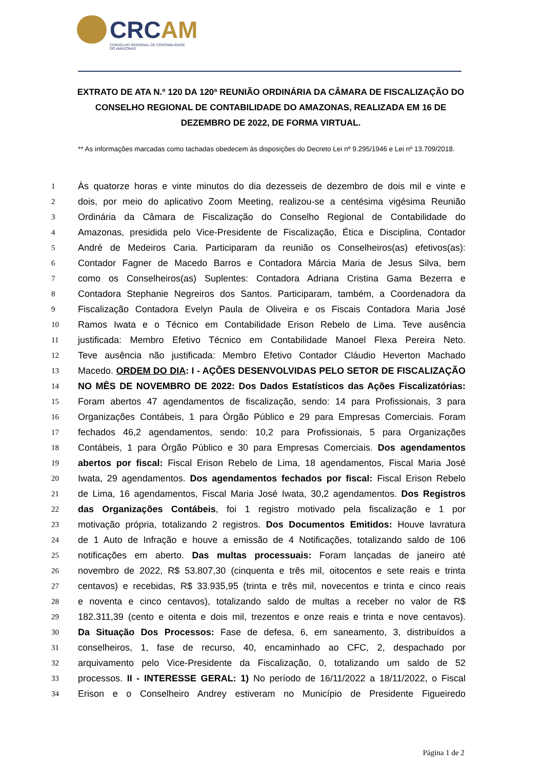CRCAM
CONSELHO REGIONAL DE CONTABILIDADE
DO AMAZONAS
EXTRATO DE ATA N.º 120 DA 120ª REUNIÃO ORDINÁRIA DA CÂMARA DE FISCALIZAÇÃO DO CONSELHO REGIONAL DE CONTABILIDADE DO AMAZONAS, REALIZADA EM 16 DE DEZEMBRO DE 2022, DE FORMA VIRTUAL.
** As informações marcadas como tachadas obedecem às disposições do Decreto Lei nº 9.295/1946 e Lei nº 13.709/2018.
1 Às quatorze horas e vinte minutos do dia dezesseis de dezembro de dois mil e vinte e
2 dois, por meio do aplicativo Zoom Meeting, realizou-se a centésima vigésima Reunião
3 Ordinária da Câmara de Fiscalização do Conselho Regional de Contabilidade do
4 Amazonas, presidida pelo Vice-Presidente de Fiscalização, Ética e Disciplina, Contador
5 André de Medeiros Caria. Participaram da reunião os Conselheiros(as) efetivos(as):
6 Contador Fagner de Macedo Barros e Contadora Márcia Maria de Jesus Silva, bem
7 como os Conselheiros(as) Suplentes: Contadora Adriana Cristina Gama Bezerra e
8 Contadora Stephanie Negreiros dos Santos. Participaram, também, a Coordenadora da
9 Fiscalização Contadora Evelyn Paula de Oliveira e os Fiscais Contadora Maria José
10 Ramos Iwata e o Técnico em Contabilidade Erison Rebelo de Lima. Teve ausência
11 justificada: Membro Efetivo Técnico em Contabilidade Manoel Flexa Pereira Neto.
12 Teve ausência não justificada: Membro Efetivo Contador Cláudio Heverton Machado
13 Macedo. ORDEM DO DIA: I - AÇÕES DESENVOLVIDAS PELO SETOR DE FISCALIZAÇÃO
14 NO MÊS DE NOVEMBRO DE 2022: Dos Dados Estatísticos das Ações Fiscalizatórias:
15 Foram abertos 47 agendamentos de fiscalização, sendo: 14 para Profissionais, 3 para
16 Organizações Contábeis, 1 para Órgão Público e 29 para Empresas Comerciais. Foram
17 fechados 46,2 agendamentos, sendo: 10,2 para Profissionais, 5 para Organizações
18 Contábeis, 1 para Órgão Público e 30 para Empresas Comerciais. Dos agendamentos
19 abertos por fiscal: Fiscal Erison Rebelo de Lima, 18 agendamentos, Fiscal Maria José
20 Iwata, 29 agendamentos. Dos agendamentos fechados por fiscal: Fiscal Erison Rebelo
21 de Lima, 16 agendamentos, Fiscal Maria José Iwata, 30,2 agendamentos. Dos Registros
22 das Organizações Contábeis, foi 1 registro motivado pela fiscalização e 1 por
23 motivação própria, totalizando 2 registros. Dos Documentos Emitidos: Houve lavratura
24 de 1 Auto de Infração e houve a emissão de 4 Notificações, totalizando saldo de 106
25 notificações em aberto. Das multas processuais: Foram lançadas de janeiro até
26 novembro de 2022, R$ 53.807,30 (cinquenta e três mil, oitocentos e sete reais e trinta
27 centavos) e recebidas, R$ 33.935,95 (trinta e três mil, novecentos e trinta e cinco reais
28 e noventa e cinco centavos), totalizando saldo de multas a receber no valor de R$
29 182.311,39 (cento e oitenta e dois mil, trezentos e onze reais e trinta e nove centavos).
30 Da Situação Dos Processos: Fase de defesa, 6, em saneamento, 3, distribuídos a
31 conselheiros, 1, fase de recurso, 40, encaminhado ao CFC, 2, despachado por
32 arquivamento pelo Vice-Presidente da Fiscalização, 0, totalizando um saldo de 52
33 processos. II - INTERESSE GERAL: 1) No período de 16/11/2022 a 18/11/2022, o Fiscal
34 Erison e o Conselheiro Andrey estiveram no Município de Presidente Figueiredo
Página 1 de 2